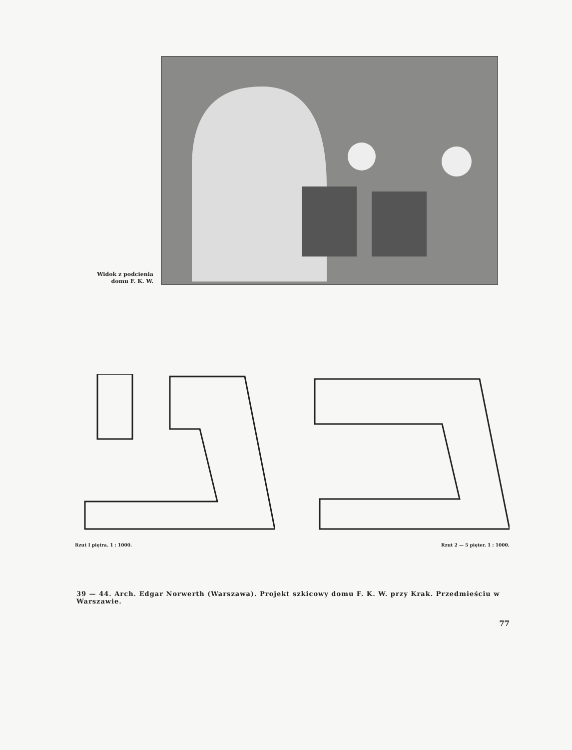Widok z podcienia
domu F. K. W.
Rzut I piętra. 1 : 1000. Rzut 2 — 5 pięter. 1 : 1000.
39 — 44. Arch. Edgar Norwerth (Warszawa). Projekt szkicowy domu F. K. W. przy Krak. Przedmieściu w Warszawie.
77